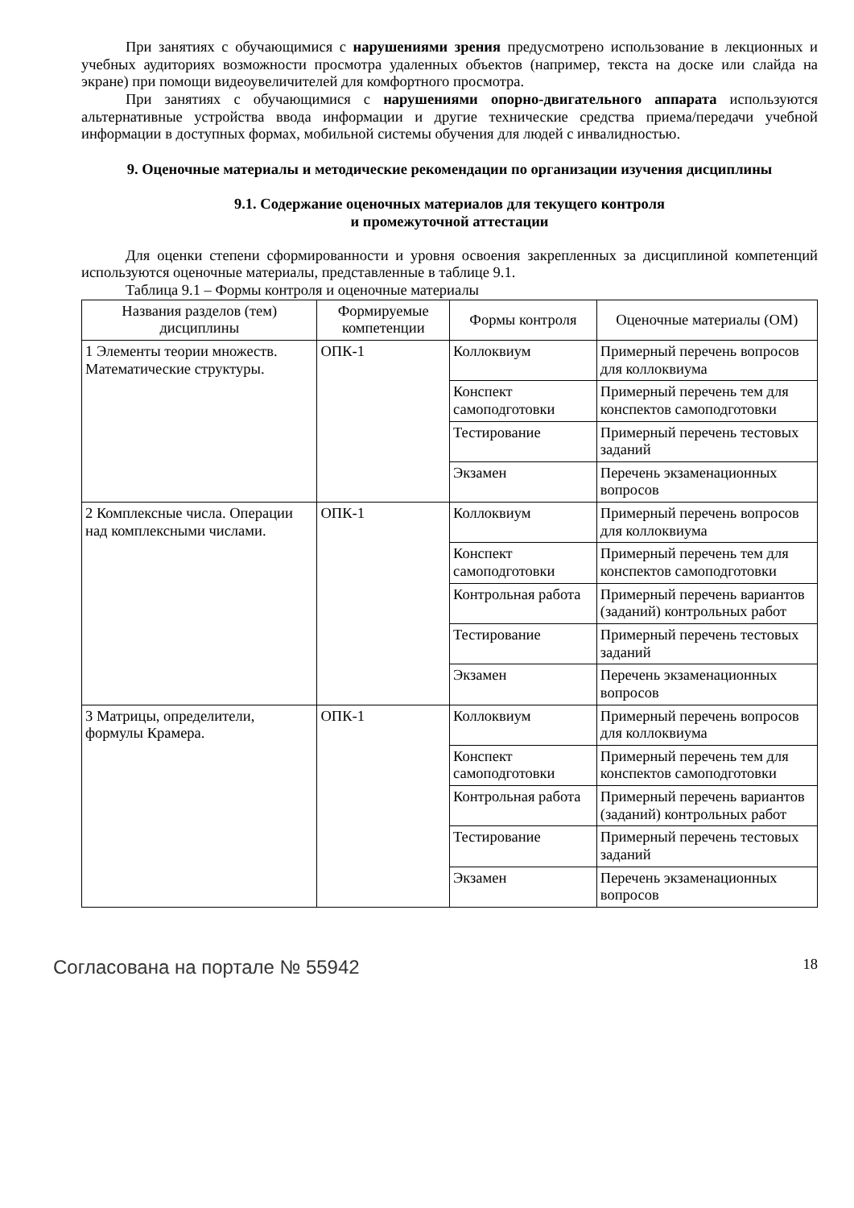При занятиях с обучающимися с нарушениями зрения предусмотрено использование в лекционных и учебных аудиториях возможности просмотра удаленных объектов (например, текста на доске или слайда на экране) при помощи видеоувеличителей для комфортного просмотра.
При занятиях с обучающимися с нарушениями опорно-двигательного аппарата используются альтернативные устройства ввода информации и другие технические средства приема/передачи учебной информации в доступных формах, мобильной системы обучения для людей с инвалидностью.
9. Оценочные материалы и методические рекомендации по организации изучения дисциплины
9.1. Содержание оценочных материалов для текущего контроля
и промежуточной аттестации
Для оценки степени сформированности и уровня освоения закрепленных за дисциплиной компетенций используются оценочные материалы, представленные в таблице 9.1.
Таблица 9.1 – Формы контроля и оценочные материалы
| Названия разделов (тем) дисциплины | Формируемые компетенции | Формы контроля | Оценочные материалы (ОМ) |
| --- | --- | --- | --- |
| 1 Элементы теории множеств. Математические структуры. | ОПК-1 | Коллоквиум | Примерный перечень вопросов для коллоквиума |
| | | Конспект самоподготовки | Примерный перечень тем для конспектов самоподготовки |
| | | Тестирование | Примерный перечень тестовых заданий |
| | | Экзамен | Перечень экзаменационных вопросов |
| 2 Комплексные числа. Операции над комплексными числами. | ОПК-1 | Коллоквиум | Примерный перечень вопросов для коллоквиума |
| | | Конспект самоподготовки | Примерный перечень тем для конспектов самоподготовки |
| | | Контрольная работа | Примерный перечень вариантов (заданий) контрольных работ |
| | | Тестирование | Примерный перечень тестовых заданий |
| | | Экзамен | Перечень экзаменационных вопросов |
| 3 Матрицы, определители, формулы Крамера. | ОПК-1 | Коллоквиум | Примерный перечень вопросов для коллоквиума |
| | | Конспект самоподготовки | Примерный перечень тем для конспектов самоподготовки |
| | | Контрольная работа | Примерный перечень вариантов (заданий) контрольных работ |
| | | Тестирование | Примерный перечень тестовых заданий |
| | | Экзамен | Перечень экзаменационных вопросов |
Согласована на портале № 55942 18